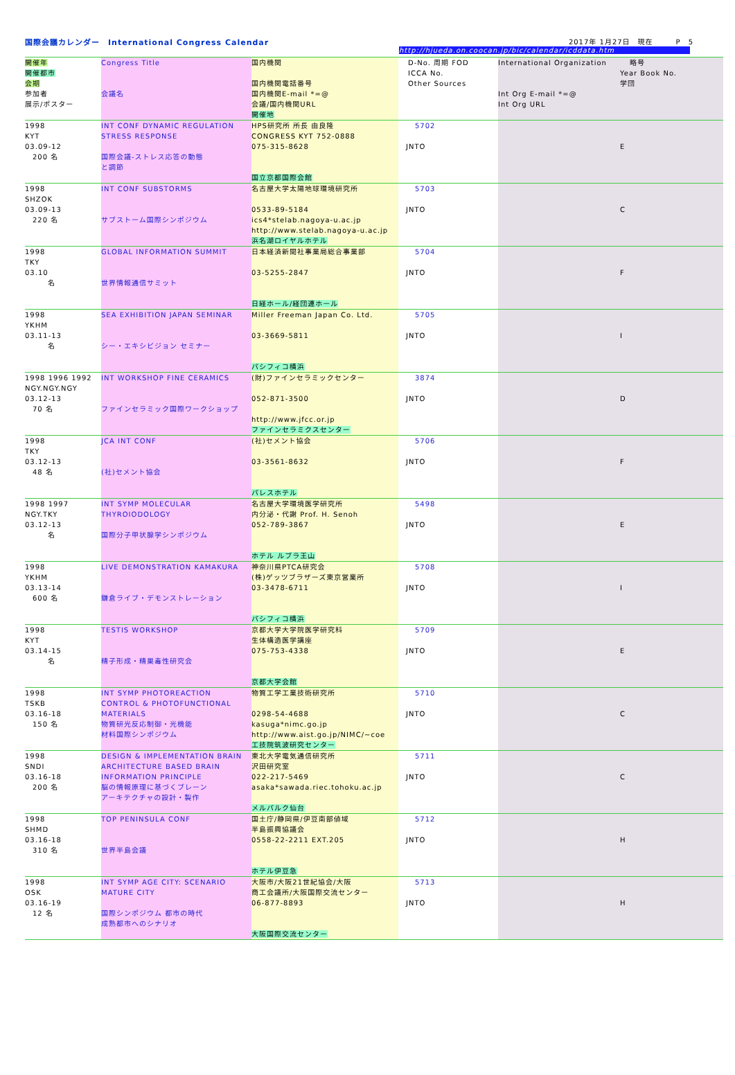国際会議カレンダー　International Congress Calendar 2017年 1月27日　現在　　　P　5
http://hjueda.on.coocan.jp/bic/calendar/icddata.htm
| 開催年 開催都市 会期 参加者 展示/ポスター | Congress Title 会議名 | 国内機関 国内機関電話番号 国内機関E-mail *=@ 会議/国内機関URL 開催地 | D-No. 周期 FOD ICCA No. Other Sources | International Organization 略号 Year Book No. 学団 Int Org E-mail *=@ Int Org URL |
| 1998 KYT 03.09-12 200 名 | INT CONF DYNAMIC REGULATION STRESS RESPONSE 国際会議-ストレス応答の動態 と調節 | HPS研究所 所長 由良隆 CONGRESS KYT 752-0888 075-315-8628 国立京都国際会館 | 5702 JNTO | E |
| 1998 SHZOK 03.09-13 220 名 | INT CONF SUBSTORMS サブストーム国際シンポジウム | 名古屋大学太陽地球環境研究所 0533-89-5184 ics4*stelab.nagoya-u.ac.jp http://www.stelab.nagoya-u.ac.jp 浜名湖ロイヤルホテル | 5703 JNTO | C |
| 1998 TKY 03.10 名 | GLOBAL INFORMATION SUMMIT 世界情報通信サミット | 日本経済新聞社事業局総合事業部 03-5255-2847 日経ホール/経団連ホール | 5704 JNTO | F |
| 1998 YKHM 03.11-13 名 | SEA EXHIBITION JAPAN SEMINAR シー・エキシビジョン セミナー | Miller Freeman Japan Co. Ltd. 03-3669-5811 パシフィコ横浜 | 5705 JNTO | I |
| 1998 1996 1992 NGY.NGY.NGY 03.12-13 70 名 | INT WORKSHOP FINE CERAMICS ファインセラミック国際ワークショップ | (財)ファインセラミックセンター 052-871-3500 http://www.jfcc.or.jp ファインセラミクスセンター | 3874 JNTO | D |
| 1998 TKY 03.12-13 48 名 | JCA INT CONF (社)セメント協会 | (社)セメント協会 03-3561-8632 パレスホテル | 5706 JNTO | F |
| 1998 1997 NGY.TKY 03.12-13 名 | INT SYMP MOLECULAR THYROIODOLOGY 国際分子甲状腺学シンポジウム | 名古屋大学環境医学研究所 内分泌・代謝 Prof. H. Senoh 052-789-3867 ホテル ルブラ王山 | 5498 JNTO | E |
| 1998 YKHM 03.13-14 600 名 | LIVE DEMONSTRATION KAMAKURA 鎌倉ライブ・デモンストレーション | 神奈川県PTCA研究会 (株)ゲッツブラザーズ東京営業所 03-3478-6711 パシフィコ横浜 | 5708 JNTO | I |
| 1998 KYT 03.14-15 名 | TESTIS WORKSHOP 精子形成・精巣毒性研究会 | 京都大学大学院医学研究科 生体構造医学講座 075-753-4338 京都大学会館 | 5709 JNTO | E |
| 1998 TSKB 03.16-18 150 名 | INT SYMP PHOTOREACTION CONTROL & PHOTOFUNCTIONAL MATERIALS 物質研光反応制御・光機能 材料国際シンポジウム | 物質工学工業技術研究所 0298-54-4688 kasuga*nimc.go.jp http://www.aist.go.jp/NIMC/~coe 工技院筑波研究センター | 5710 JNTO | C |
| 1998 SNDI 03.16-18 200 名 | DESIGN & IMPLEMENTATION BRAIN ARCHITECTURE BASED BRAIN INFORMATION PRINCIPLE 脳の情報原理に基づくブレーン アーキテクチャの設計・製作 | 東北大学電気通信研究所 沢田研究室 022-217-5469 asaka*sawada.riec.tohoku.ac.jp メルパルク仙台 | 5711 JNTO | C |
| 1998 SHMD 03.16-18 310 名 | TOP PENINSULA CONF 世界半島会議 | 国土庁/静岡県/伊豆南部値域 半島振興協議会 0558-22-2211 EXT.205 ホテル伊豆急 | 5712 JNTO | H |
| 1998 OSK 03.16-19 12 名 | INT SYMP AGE CITY: SCENARIO MATURE CITY 国際シンポジウム 都市の時代 成熟都市へのシナリオ | 大阪市/大阪21世紀協会/大阪 商工会議所/大阪国際交流センター 06-877-8893 大阪国際交流センター | 5713 JNTO | H |